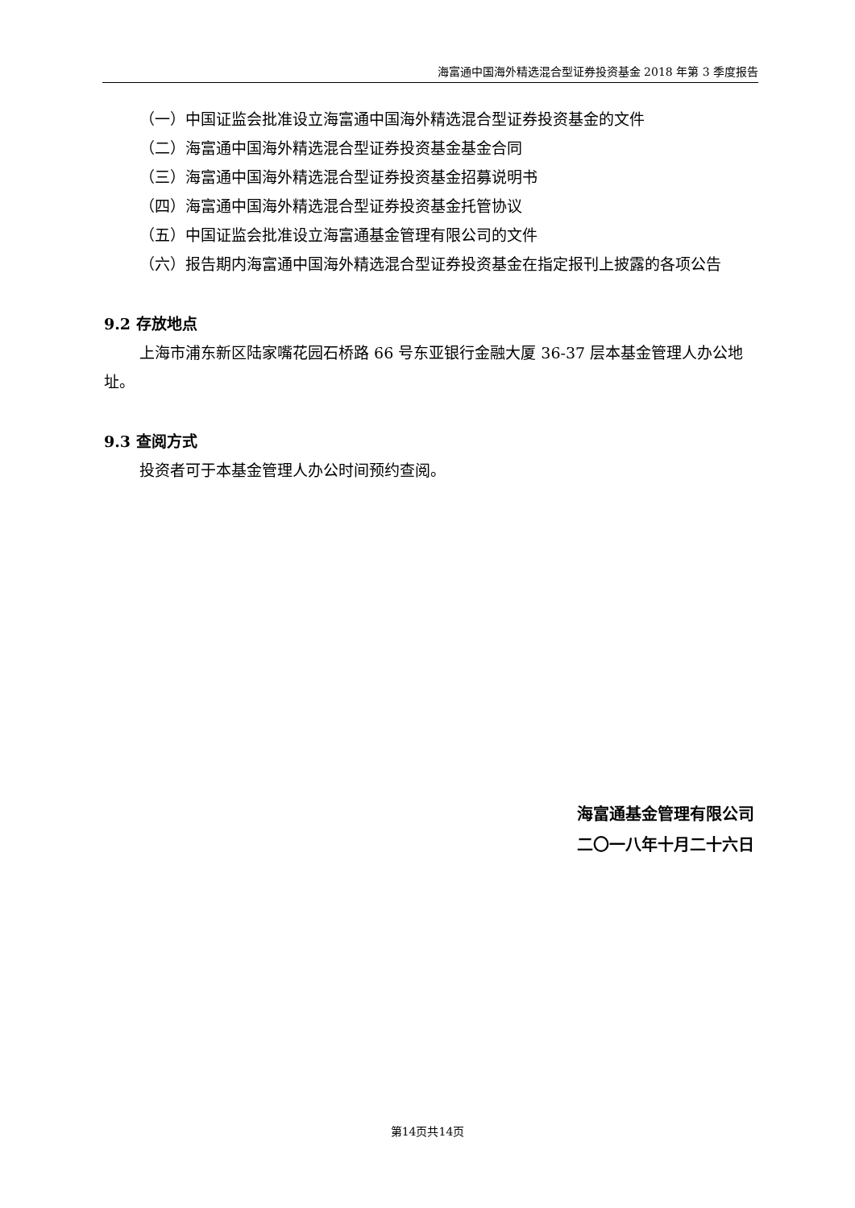海富通中国海外精选混合型证券投资基金 2018 年第 3 季度报告
（一）中国证监会批准设立海富通中国海外精选混合型证券投资基金的文件
（二）海富通中国海外精选混合型证券投资基金基金合同
（三）海富通中国海外精选混合型证券投资基金招募说明书
（四）海富通中国海外精选混合型证券投资基金托管协议
（五）中国证监会批准设立海富通基金管理有限公司的文件
（六）报告期内海富通中国海外精选混合型证券投资基金在指定报刊上披露的各项公告
9.2 存放地点
上海市浦东新区陆家嘴花园石桥路 66 号东亚银行金融大厦 36-37 层本基金管理人办公地址。
9.3 查阅方式
投资者可于本基金管理人办公时间预约查阅。
海富通基金管理有限公司
二〇一八年十月二十六日
第14页共14页